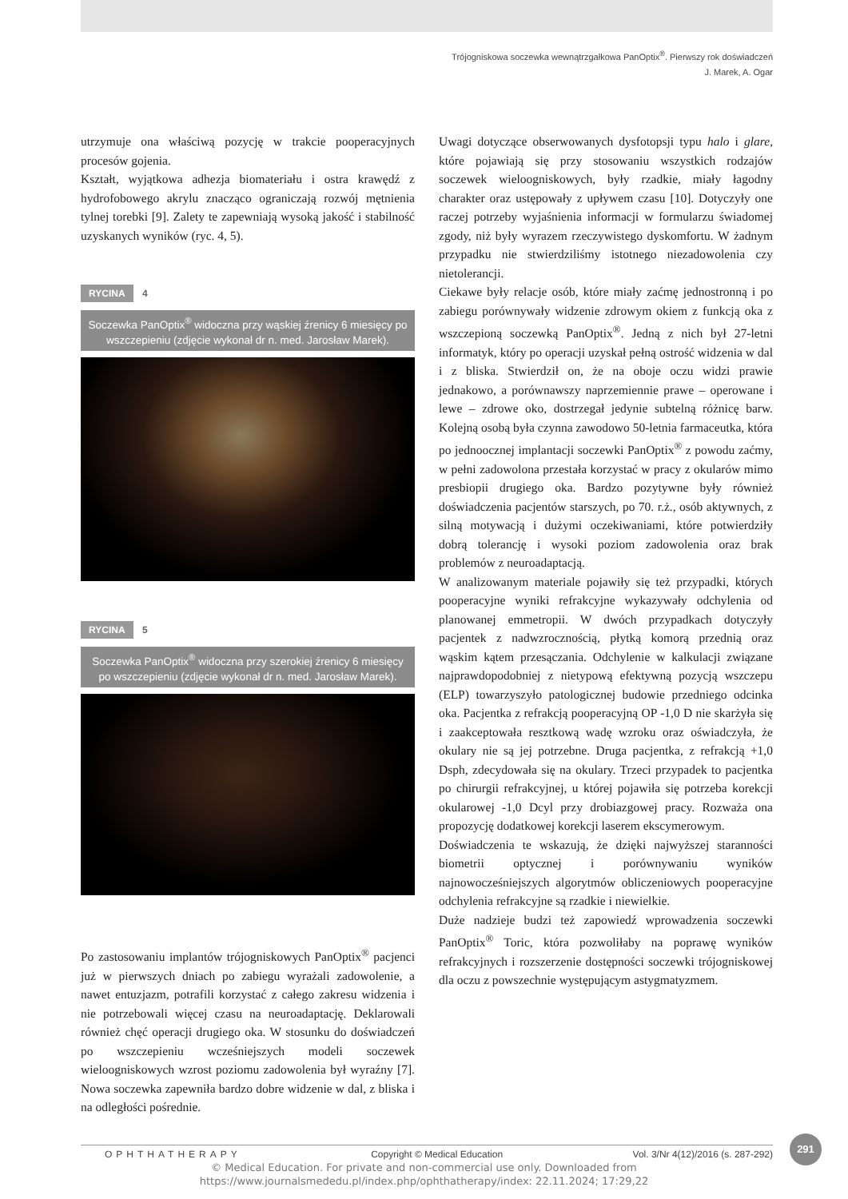Trójogniskowa soczewka wewnątrzgałkowa PanOptix<sup>®</sup>. Pierwszy rok doświadczeń
J. Marek, A. Ogar
utrzymuje ona właściwą pozycję w trakcie pooperacyjnych procesów gojenia.
Kształt, wyjątkowa adhezja biomateriału i ostra krawędź z hydrofobowego akrylu znacząco ograniczają rozwój mętnienia tylnej torebki [9]. Zalety te zapewniają wysoką jakość i stabilność uzyskanych wyników (ryc. 4, 5).
RYCINA 4
Soczewka PanOptix<sup>®</sup> widoczna przy wąskiej źrenicy 6 miesięcy po wszczepieniu (zdjęcie wykonał dr n. med. Jarosław Marek).
RYCINA 5
Soczewka PanOptix<sup>®</sup> widoczna przy szerokiej źrenicy 6 miesięcy po wszczepieniu (zdjęcie wykonał dr n. med. Jarosław Marek).
Po zastosowaniu implantów trójogniskowych PanOptix<sup>®</sup> pacjenci już w pierwszych dniach po zabiegu wyrażali zadowolenie, a nawet entuzjazm, potrafili korzystać z całego zakresu widzenia i nie potrzebowali więcej czasu na neuroadaptację. Deklarowali również chęć operacji drugiego oka. W stosunku do doświadczeń po wszczepieniu wcześniejszych modeli soczewek wieloogniskowych wzrost poziomu zadowolenia był wyraźny [7]. Nowa soczewka zapewniła bardzo dobre widzenie w dal, z bliska i na odległości pośrednie.
Uwagi dotyczące obserwowanych dysfotopsji typu halo i glare, które pojawiają się przy stosowaniu wszystkich rodzajów soczewek wieloogniskowych, były rzadkie, miały łagodny charakter oraz ustępowały z upływem czasu [10]. Dotyczyły one raczej potrzeby wyjaśnienia informacji w formularzu świadomej zgody, niż były wyrazem rzeczywistego dyskomfortu. W żadnym przypadku nie stwierdziliśmy istotnego niezadowolenia czy nietolerancji.
Ciekawe były relacje osób, które miały zaćmę jednostronną i po zabiegu porównywały widzenie zdrowym okiem z funkcją oka z wszczepioną soczewką PanOptix<sup>®</sup>. Jedną z nich był 27-letni informatyk, który po operacji uzyskał pełną ostrość widzenia w dal i z bliska. Stwierdził on, że na oboje oczu widzi prawie jednakowo, a porównawszy naprzemiennie prawe – operowane i lewe – zdrowe oko, dostrzegał jedynie subtelną różnicę barw. Kolejną osobą była czynna zawodowo 50-letnia farmaceutka, która po jednoocznej implantacji soczewki PanOptix<sup>®</sup> z powodu zaćmy, w pełni zadowolona przestała korzystać w pracy z okularów mimo presbiopii drugiego oka. Bardzo pozytywne były również doświadczenia pacjentów starszych, po 70. r.ż., osób aktywnych, z silną motywacją i dużymi oczekiwaniami, które potwierdziły dobrą tolerancję i wysoki poziom zadowolenia oraz brak problemów z neuroadaptacją.
W analizowanym materiale pojawiły się też przypadki, których pooperacyjne wyniki refrakcyjne wykazywały odchylenia od planowanej emmetropii. W dwóch przypadkach dotyczyły pacjentek z nadwzrocznością, płytką komorą przednią oraz wąskim kątem przesączania. Odchylenie w kalkulacji związane najprawdopodobniej z nietypową efektywną pozycją wszczepu (ELP) towarzyszyło patologicznej budowie przedniego odcinka oka. Pacjentka z refrakcją pooperacyjną OP -1,0 D nie skarżyła się i zaakceptowała resztkową wadę wzroku oraz oświadczyła, że okulary nie są jej potrzebne. Druga pacjentka, z refrakcją +1,0 Dsph, zdecydowała się na okulary. Trzeci przypadek to pacjentka po chirurgii refrakcyjnej, u której pojawiła się potrzeba korekcji okularowej -1,0 Dcyl przy drobiazgowej pracy. Rozważa ona propozycję dodatkowej korekcji laserem ekscymerowym.
Doświadczenia te wskazują, że dzięki najwyższej staranności biometrii optycznej i porównywaniu wyników najnowocześniejszych algorytmów obliczeniowych pooperacyjne odchylenia refrakcyjne są rzadkie i niewielkie.
Duże nadzieje budzi też zapowiedź wprowadzenia soczewki PanOptix<sup>®</sup> Toric, która pozwoliłaby na poprawę wyników refrakcyjnych i rozszerzenie dostępności soczewki trójogniskowej dla oczu z powszechnie występującym astygmatyzmem.
291
OPHTHATHERAPY Copyright © Medical Education Vol. 3/Nr 4(12)/2016 (s. 287-292)
© Medical Education. For private and non-commercial use only. Downloaded from
https://www.journalsmededu.pl/index.php/ophthatherapy/index: 22.11.2024; 17:29,22